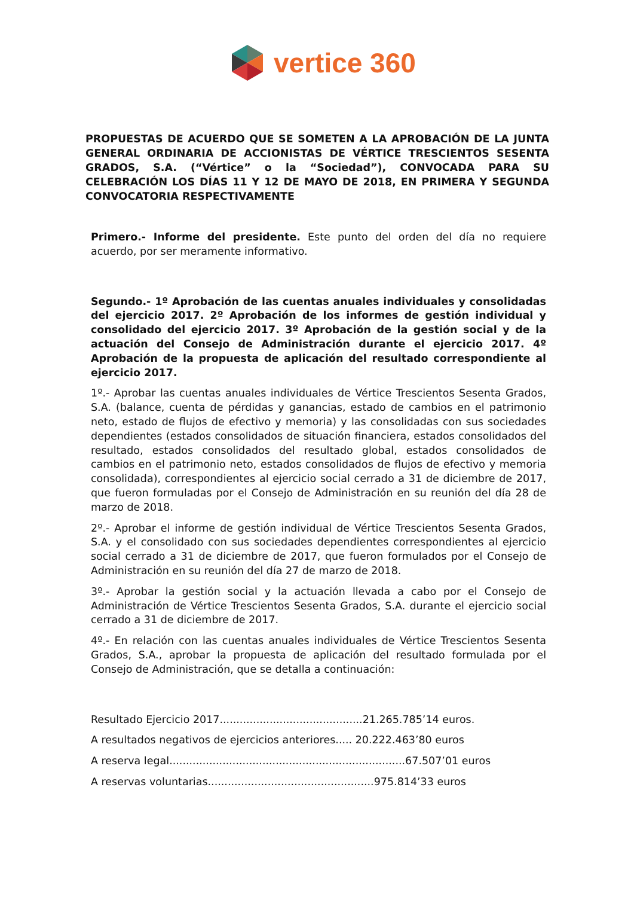vertice 360
PROPUESTAS DE ACUERDO QUE SE SOMETEN A LA APROBACIÓN DE LA JUNTA GENERAL ORDINARIA DE ACCIONISTAS DE VÉRTICE TRESCIENTOS SESENTA GRADOS, S.A. (“Vértice” o la “Sociedad”), CONVOCADA PARA SU CELEBRACIÓN LOS DÍAS 11 Y 12 DE MAYO DE 2018, EN PRIMERA Y SEGUNDA CONVOCATORIA RESPECTIVAMENTE
Primero.- Informe del presidente. Este punto del orden del día no requiere acuerdo, por ser meramente informativo.
Segundo.- 1º Aprobación de las cuentas anuales individuales y consolidadas del ejercicio 2017. 2º Aprobación de los informes de gestión individual y consolidado del ejercicio 2017. 3º Aprobación de la gestión social y de la actuación del Consejo de Administración durante el ejercicio 2017. 4º Aprobación de la propuesta de aplicación del resultado correspondiente al ejercicio 2017.
1º.- Aprobar las cuentas anuales individuales de Vértice Trescientos Sesenta Grados, S.A. (balance, cuenta de pérdidas y ganancias, estado de cambios en el patrimonio neto, estado de flujos de efectivo y memoria) y las consolidadas con sus sociedades dependientes (estados consolidados de situación financiera, estados consolidados del resultado, estados consolidados del resultado global, estados consolidados de cambios en el patrimonio neto, estados consolidados de flujos de efectivo y memoria consolidada), correspondientes al ejercicio social cerrado a 31 de diciembre de 2017, que fueron formuladas por el Consejo de Administración en su reunión del día 28 de marzo de 2018.
2º.- Aprobar el informe de gestión individual de Vértice Trescientos Sesenta Grados, S.A. y el consolidado con sus sociedades dependientes correspondientes al ejercicio social cerrado a 31 de diciembre de 2017, que fueron formulados por el Consejo de Administración en su reunión del día 27 de marzo de 2018.
3º.- Aprobar la gestión social y la actuación llevada a cabo por el Consejo de Administración de Vértice Trescientos Sesenta Grados, S.A. durante el ejercicio social cerrado a 31 de diciembre de 2017.
4º.- En relación con las cuentas anuales individuales de Vértice Trescientos Sesenta Grados, S.A., aprobar la propuesta de aplicación del resultado formulada por el Consejo de Administración, que se detalla a continuación:
Resultado Ejercicio 2017...........................................21.265.785’14 euros.
A resultados negativos de ejercicios anteriores..... 20.222.463’80 euros
A reserva legal.......................................................................67.507’01 euros
A reservas voluntarias..................................................975.814’33 euros